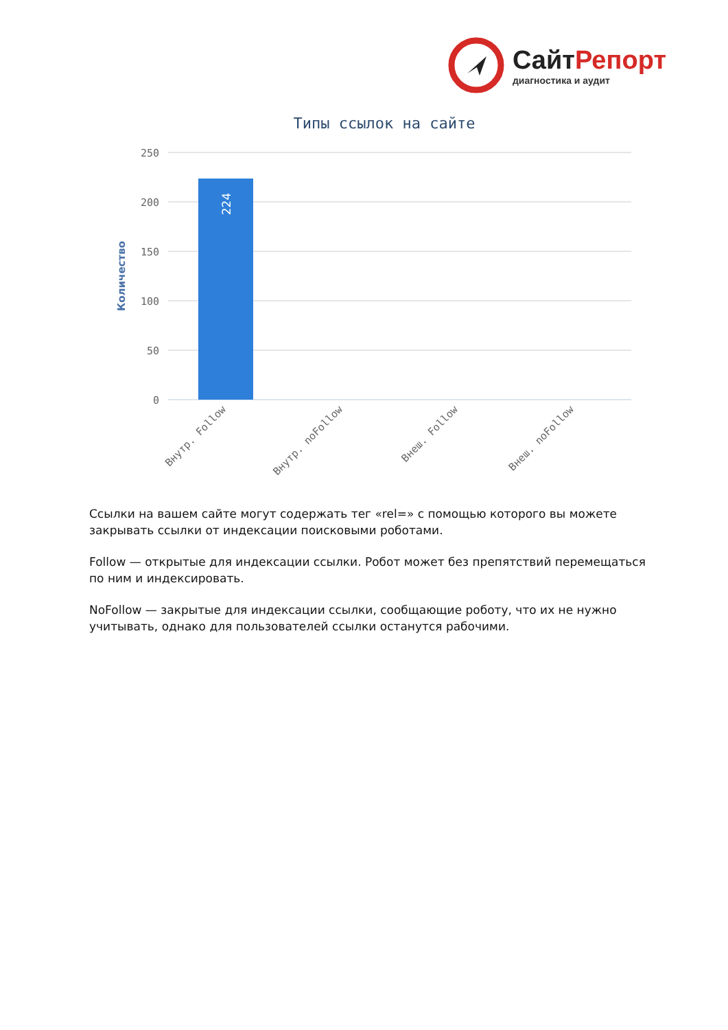СайтРепорт
диагностика и аудит
Типы ссылок на сайте
250
200
150
100
50
0
Количество
224
Внутр. Follow
Внутр. noFollow
Внеш. Follow
Внеш. noFollow
Ссылки на вашем сайте могут содержать тег «rel=» с помощью которого вы можете закрывать ссылки от индексации поисковыми роботами.
Follow — открытые для индексации ссылки. Робот может без препятствий перемещаться по ним и индексировать.
NoFollow — закрытые для индексации ссылки, сообщающие роботу, что их не нужно учитывать, однако для пользователей ссылки останутся рабочими.